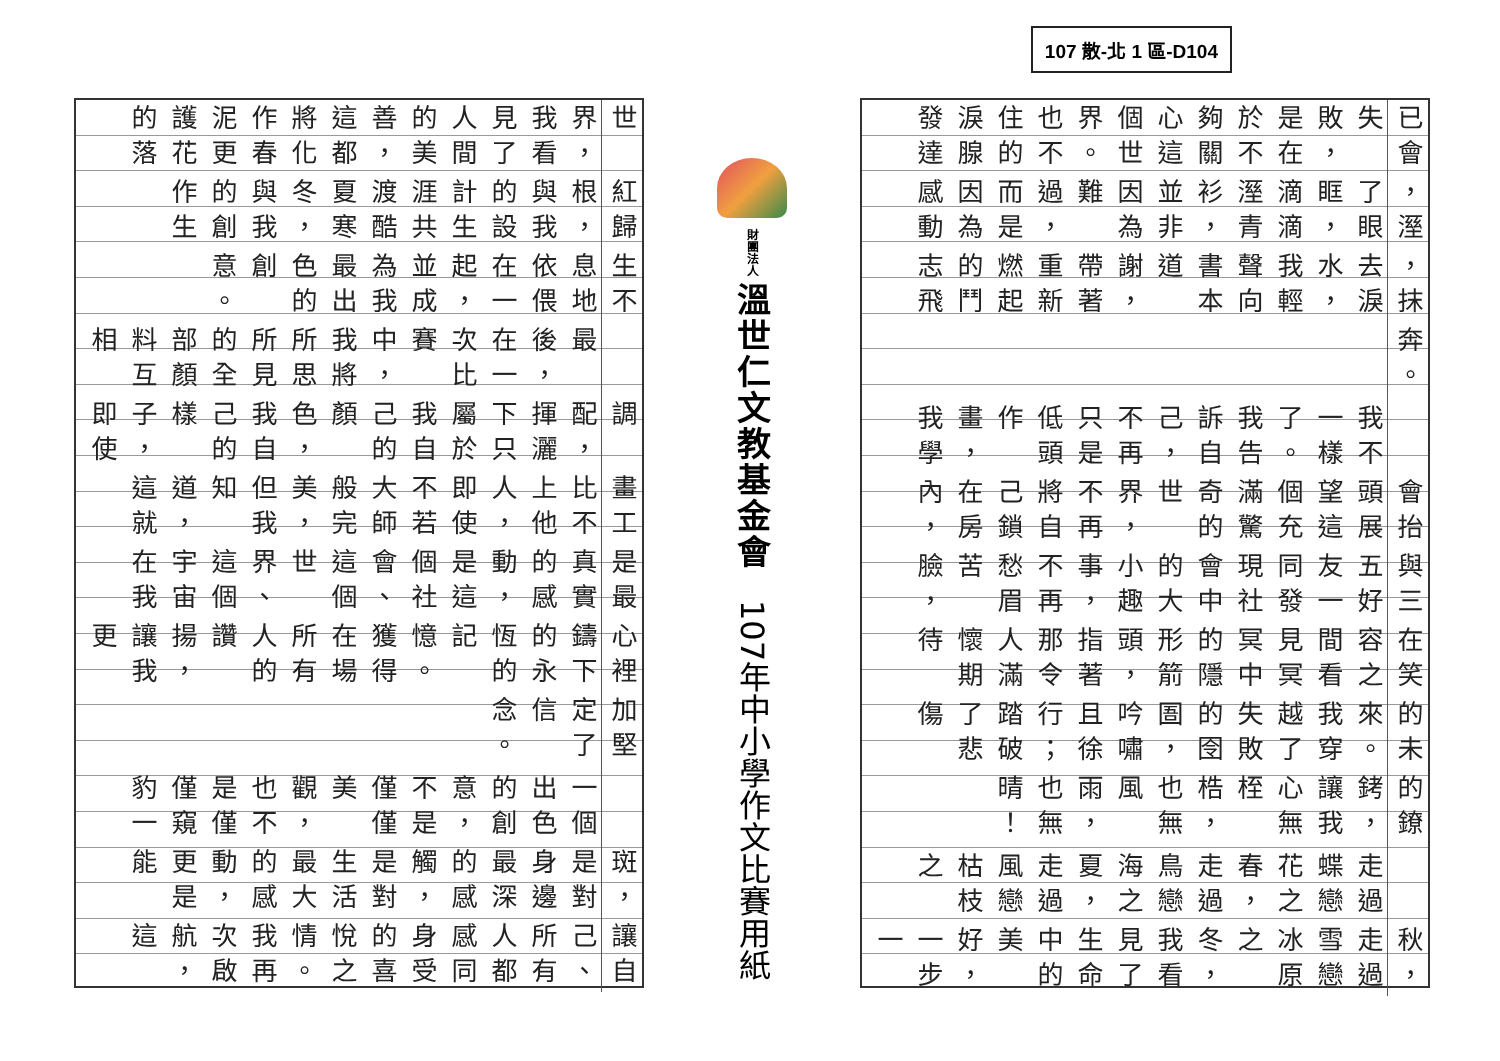107 散-北 1 區-D104
已會失敗，是在於不夠關心這個世界。也不住的淚腺發達
，溼了眼眶，滴滴溼青衫，並非因為難過，而是因為感動
，抹去淚水，我輕聲向書本道謝，帶著重新燃起的鬥志飛
奔。
　　我不一樣了。我告訴自己，不再只是低頭作畫，我學
會抬頭展望這個充滿驚奇的世界，不再將自己鎖在房內，
與三五好友一同發現社會中的大小趣事，不再愁眉苦臉，
在笑容之間看見冥冥中的隱形箭頭，指著那令人滿懷期待
的未來。我穿越了失敗的囹圄，吟嘯且徐行；踏破了悲傷
的鐐銬，讓我心無桎梏，也無風雨，也無晴！
　　走過蝶戀花之春，走過鳥戀海之夏，走過風戀枯枝之
秋，走過雪戀冰原之冬，我看見了生命中的美好，一步一
財團法人
溫世仁文教基金會
107年中小學作文比賽用紙
世界，我看見了人間的美善，這都將化作春泥更護花的落
紅歸根，與我的設計生涯共渡酷夏寒冬，與我的創作生
生不息地依偎在一起，並成為我最出色的創意。
　　最後，在一次比賽中，我將所思所見的全部顏料互相
調配，揮灑下只屬於我自己的顏色，我自己的樣子，即使
畫工比不上他人，即使不若大師般完美，但我知道，這就
是最真實的感動，是這個社會、這個世界、這個宇宙在我
心裡鑄下的永恆的記憶。獲得在場所有人的讚揚，讓我更
加堅定了信念。
　　一個出色的創意，不是僅僅美觀，也不是僅僅窺豹一
斑，是對身邊最深的感觸，是對生活最大的感動，更是能
讓自己、所有人都感同身受的喜悅之情。我再次啟航，這